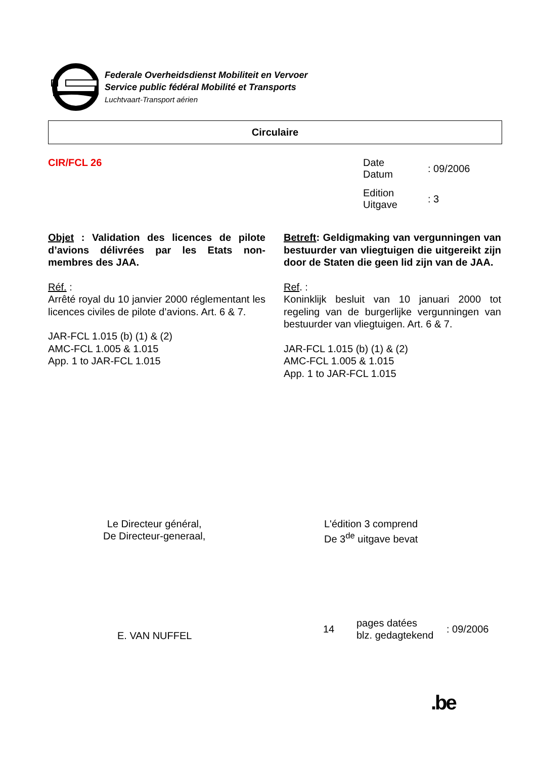Federale Overheidsdienst Mobiliteit en Vervoer
Service public fédéral Mobilité et Transports
Luchtvaart-Transport aérien
Circulaire
CIR/FCL 26
| Date Datum | : 09/2006 |
| Edition Uitgave | : 3 |
Objet : Validation des licences de pilote d’avions délivrées par les Etats non-membres des JAA.
Réf. :
Arrêté royal du 10 janvier 2000 réglementant les licences civiles de pilote d’avions. Art. 6 & 7.
JAR-FCL 1.015 (b) (1) & (2)
AMC-FCL 1.005 & 1.015
App. 1 to JAR-FCL 1.015
Betreft: Geldigmaking van vergunningen van bestuurder van vliegtuigen die uitgereikt zijn door de Staten die geen lid zijn van de JAA.
Ref. :
Koninklijk besluit van 10 januari 2000 tot regeling van de burgerlijke vergunningen van bestuurder van vliegtuigen. Art. 6 & 7.
JAR-FCL 1.015 (b) (1) & (2)
AMC-FCL 1.005 & 1.015
App. 1 to JAR-FCL 1.015
Le Directeur général,
De Directeur-generaal,
L'édition 3 comprend
De 3<sup>de</sup> uitgave bevat
E. VAN NUFFEL
| 14 | pages datées blz. gedagtekend | : 09/2006 |
.be